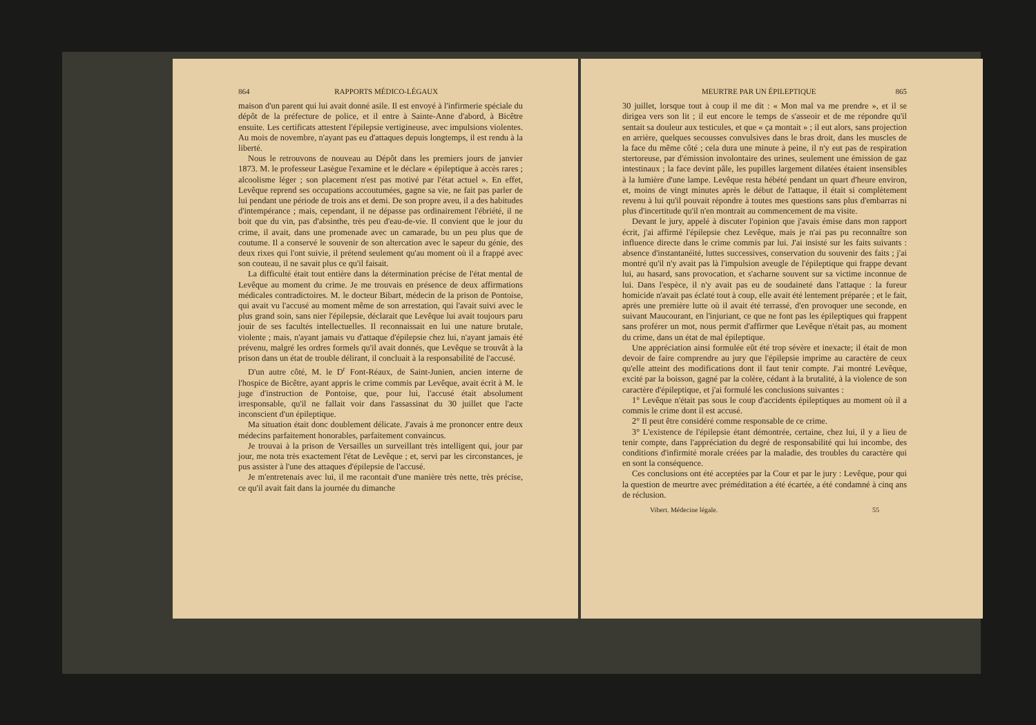864 RAPPORTS MÉDICO-LÉGAUX
maison d'un parent qui lui avait donné asile. Il est envoyé à l'infirmerie spéciale du dépôt de la préfecture de police, et il entre à Sainte-Anne d'abord, à Bicêtre ensuite. Les certificats attestent l'épilepsie vertigineuse, avec impulsions violentes. Au mois de novembre, n'ayant pas eu d'attaques depuis longtemps, il est rendu à la liberté.
Nous le retrouvons de nouveau au Dépôt dans les premiers jours de janvier 1873. M. le professeur Lasègue l'examine et le déclare « épileptique à accès rares ; alcoolisme léger ; son placement n'est pas motivé par l'état actuel ». En effet, Levêque reprend ses occupations accoutumées, gagne sa vie, ne fait pas parler de lui pendant une période de trois ans et demi. De son propre aveu, il a des habitudes d'intempérance ; mais, cependant, il ne dépasse pas ordinairement l'ébriété, il ne boit que du vin, pas d'absinthe, très peu d'eau-de-vie. Il convient que le jour du crime, il avait, dans une promenade avec un camarade, bu un peu plus que de coutume. Il a conservé le souvenir de son altercation avec le sapeur du génie, des deux rixes qui l'ont suivie, il prétend seulement qu'au moment où il a frappé avec son couteau, il ne savait plus ce qu'il faisait.
La difficulté était tout entière dans la détermination précise de l'état mental de Levêque au moment du crime. Je me trouvais en présence de deux affirmations médicales contradictoires. M. le docteur Bibart, médecin de la prison de Pontoise, qui avait vu l'accusé au moment même de son arrestation, qui l'avait suivi avec le plus grand soin, sans nier l'épilepsie, déclarait que Levêque lui avait toujours paru jouir de ses facultés intellectuelles. Il reconnaissait en lui une nature brutale, violente ; mais, n'ayant jamais vu d'attaque d'épilepsie chez lui, n'ayant jamais été prévenu, malgré les ordres formels qu'il avait donnés, que Levêque se trouvât à la prison dans un état de trouble délirant, il concluait à la responsabilité de l'accusé.
D'un autre côté, M. le D<sup>r</sup> Font-Réaux, de Saint-Junien, ancien interne de l'hospice de Bicêtre, ayant appris le crime commis par Levêque, avait écrit à M. le juge d'instruction de Pontoise, que, pour lui, l'accusé était absolument irresponsable, qu'il ne fallait voir dans l'assassinat du 30 juillet que l'acte inconscient d'un épileptique.
Ma situation était donc doublement délicate. J'avais à me prononcer entre deux médecins parfaitement honorables, parfaitement convaincus.
Je trouvai à la prison de Versailles un surveillant très intelligent qui, jour par jour, me nota très exactement l'état de Levêque ; et, servi par les circonstances, je pus assister à l'une des attaques d'épilepsie de l'accusé.
Je m'entretenais avec lui, il me racontait d'une manière très nette, très précise, ce qu'il avait fait dans la journée du dimanche
MEURTRE PAR UN ÉPILEPTIQUE 865
30 juillet, lorsque tout à coup il me dit : « Mon mal va me prendre », et il se dirigea vers son lit ; il eut encore le temps de s'asseoir et de me répondre qu'il sentait sa douleur aux testicules, et que « ça montait » ; il eut alors, sans projection en arrière, quelques secousses convulsives dans le bras droit, dans les muscles de la face du même côté ; cela dura une minute à peine, il n'y eut pas de respiration stertoreuse, par d'émission involontaire des urines, seulement une émission de gaz intestinaux ; la face devint pâle, les pupilles largement dilatées étaient insensibles à la lumière d'une lampe. Levêque resta hébété pendant un quart d'heure environ, et, moins de vingt minutes après le début de l'attaque, il était si complètement revenu à lui qu'il pouvait répondre à toutes mes questions sans plus d'embarras ni plus d'incertitude qu'il n'en montrait au commencement de ma visite.
Devant le jury, appelé à discuter l'opinion que j'avais émise dans mon rapport écrit, j'ai affirmé l'épilepsie chez Levêque, mais je n'ai pas pu reconnaître son influence directe dans le crime commis par lui. J'ai insisté sur les faits suivants : absence d'instantanéité, luttes successives, conservation du souvenir des faits ; j'ai montré qu'il n'y avait pas là l'impulsion aveugle de l'épileptique qui frappe devant lui, au hasard, sans provocation, et s'acharne souvent sur sa victime inconnue de lui. Dans l'espèce, il n'y avait pas eu de soudaineté dans l'attaque : la fureur homicide n'avait pas éclaté tout à coup, elle avait été lentement préparée ; et le fait, après une première lutte où il avait été terrassé, d'en provoquer une seconde, en suivant Maucourant, en l'injuriant, ce que ne font pas les épileptiques qui frappent sans proférer un mot, nous permit d'affirmer que Levêque n'était pas, au moment du crime, dans un état de mal épileptique.
Une appréciation ainsi formulée eût été trop sévère et inexacte; il était de mon devoir de faire comprendre au jury que l'épilepsie imprime au caractère de ceux qu'elle atteint des modifications dont il faut tenir compte. J'ai montré Levêque, excité par la boisson, gagné par la colère, cédant à la brutalité, à la violence de son caractère d'épileptique, et j'ai formulé les conclusions suivantes :
1° Levêque n'était pas sous le coup d'accidents épileptiques au moment où il a commis le crime dont il est accusé.
2° Il peut être considéré comme responsable de ce crime.
3° L'existence de l'épilepsie étant démontrée, certaine, chez lui, il y a lieu de tenir compte, dans l'appréciation du degré de responsabilité qui lui incombe, des conditions d'infirmité morale créées par la maladie, des troubles du caractère qui en sont la conséquence.
Ces conclusions ont été acceptées par la Cour et par le jury : Levêque, pour qui la question de meurtre avec préméditation a été écartée, a été condamné à cinq ans de réclusion.
Vibert. Médecine légale. 55